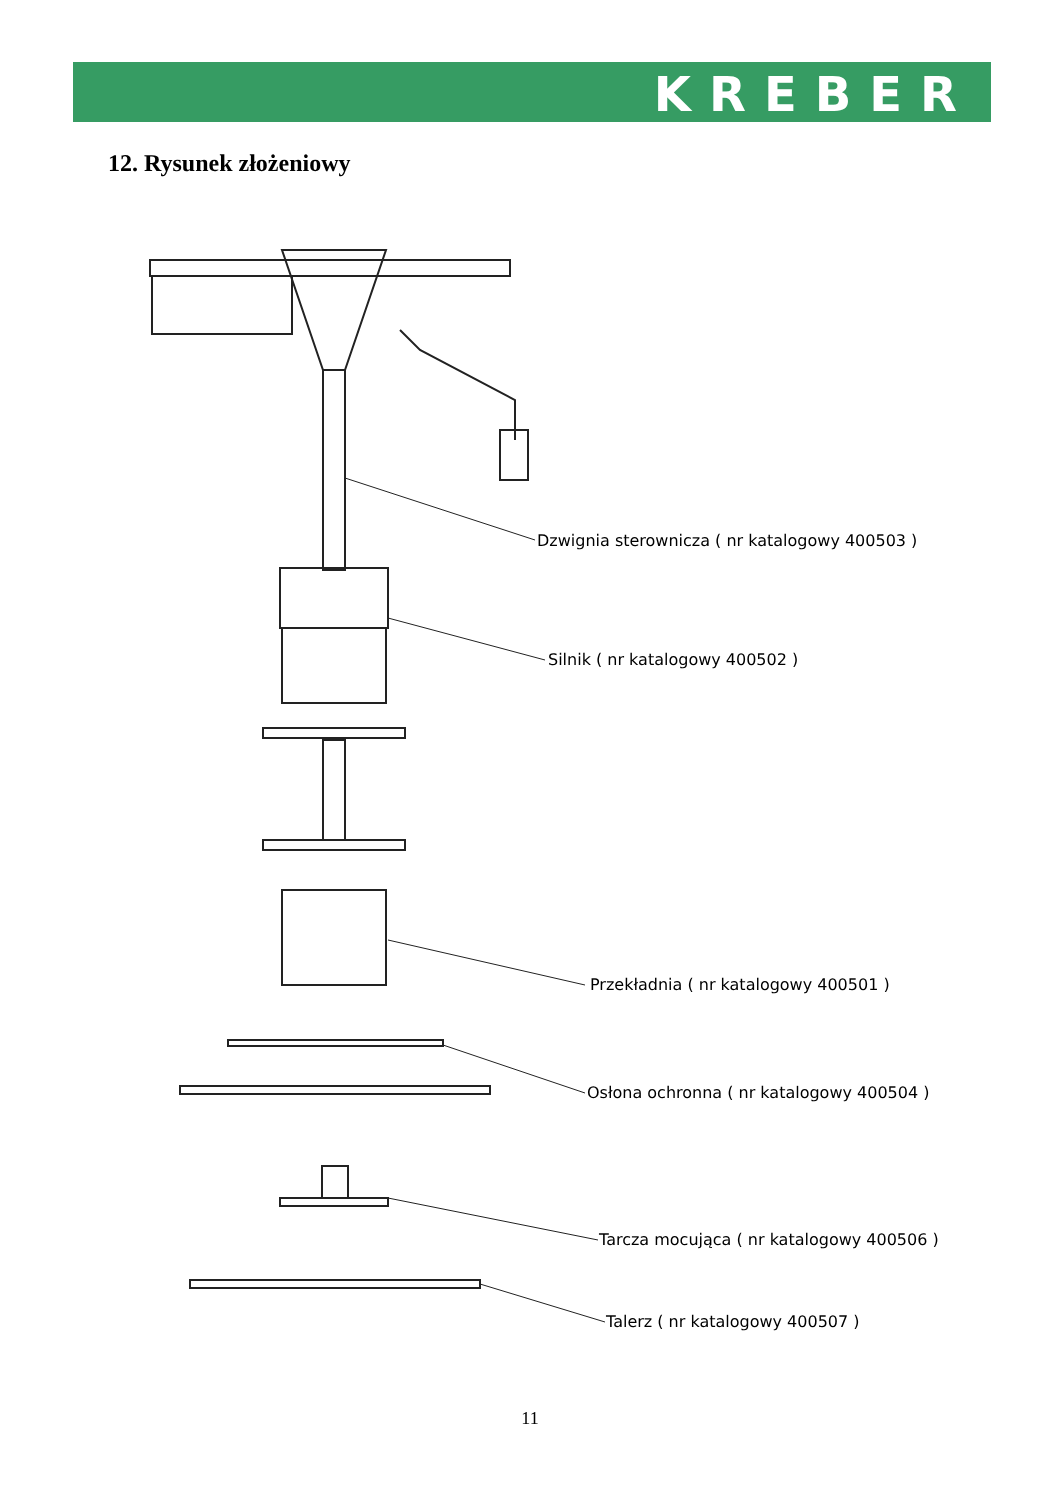KREBER
12. Rysunek złożeniowy
Dzwignia sterownicza ( nr katalogowy 400503 )
Silnik ( nr katalogowy 400502 )
Przekładnia ( nr katalogowy 400501 )
Osłona ochronna ( nr katalogowy 400504 )
Tarcza mocująca ( nr katalogowy 400506 )
Talerz ( nr katalogowy 400507 )
11